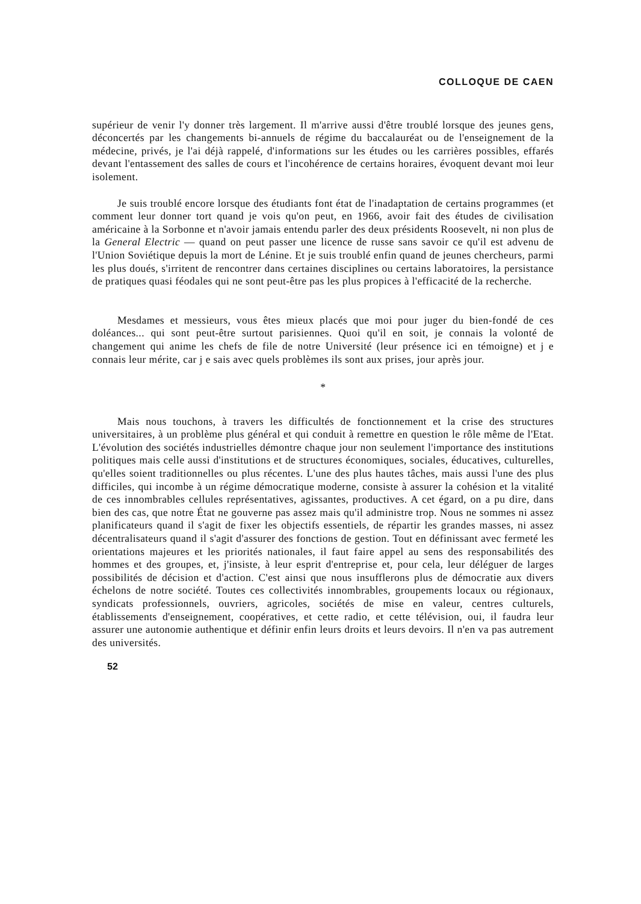COLLOQUE DE CAEN
supérieur de venir l'y donner très largement. Il m'arrive aussi d'être troublé lorsque des jeunes gens, déconcertés par les changements bi-annuels de régime du baccalauréat ou de l'enseignement de la médecine, privés, je l'ai déjà rappelé, d'informations sur les études ou les carrières possibles, effarés devant l'entassement des salles de cours et l'incohérence de certains horaires, évoquent devant moi leur isolement.
Je suis troublé encore lorsque des étudiants font état de l'inadaptation de certains programmes (et comment leur donner tort quand je vois qu'on peut, en 1966, avoir fait des études de civilisation américaine à la Sorbonne et n'avoir jamais entendu parler des deux présidents Roosevelt, ni non plus de la General Electric — quand on peut passer une licence de russe sans savoir ce qu'il est advenu de l'Union Soviétique depuis la mort de Lénine. Et je suis troublé enfin quand de jeunes chercheurs, parmi les plus doués, s'irritent de rencontrer dans certaines disciplines ou certains laboratoires, la persistance de pratiques quasi féodales qui ne sont peut-être pas les plus propices à l'efficacité de la recherche.
Mesdames et messieurs, vous êtes mieux placés que moi pour juger du bien-fondé de ces doléances... qui sont peut-être surtout parisiennes. Quoi qu'il en soit, je connais la volonté de changement qui anime les chefs de file de notre Université (leur présence ici en témoigne) et j e connais leur mérite, car j e sais avec quels problèmes ils sont aux prises, jour après jour.
*
Mais nous touchons, à travers les difficultés de fonctionnement et la crise des structures universitaires, à un problème plus général et qui conduit à remettre en question le rôle même de l'Etat. L'évolution des sociétés industrielles démontre chaque jour non seulement l'importance des institutions politiques mais celle aussi d'institutions et de structures économiques, sociales, éducatives, culturelles, qu'elles soient traditionnelles ou plus récentes. L'une des plus hautes tâches, mais aussi l'une des plus difficiles, qui incombe à un régime démocratique moderne, consiste à assurer la cohésion et la vitalité de ces innombrables cellules représentatives, agissantes, productives. A cet égard, on a pu dire, dans bien des cas, que notre État ne gouverne pas assez mais qu'il administre trop. Nous ne sommes ni assez planificateurs quand il s'agit de fixer les objectifs essentiels, de répartir les grandes masses, ni assez décentralisateurs quand il s'agit d'assurer des fonctions de gestion. Tout en définissant avec fermeté les orientations majeures et les priorités nationales, il faut faire appel au sens des responsabilités des hommes et des groupes, et, j'insiste, à leur esprit d'entreprise et, pour cela, leur déléguer de larges possibilités de décision et d'action. C'est ainsi que nous insufflerons plus de démocratie aux divers échelons de notre société. Toutes ces collectivités innombrables, groupements locaux ou régionaux, syndicats professionnels, ouvriers, agricoles, sociétés de mise en valeur, centres culturels, établissements d'enseignement, coopératives, et cette radio, et cette télévision, oui, il faudra leur assurer une autonomie authentique et définir enfin leurs droits et leurs devoirs. Il n'en va pas autrement des universités.
52